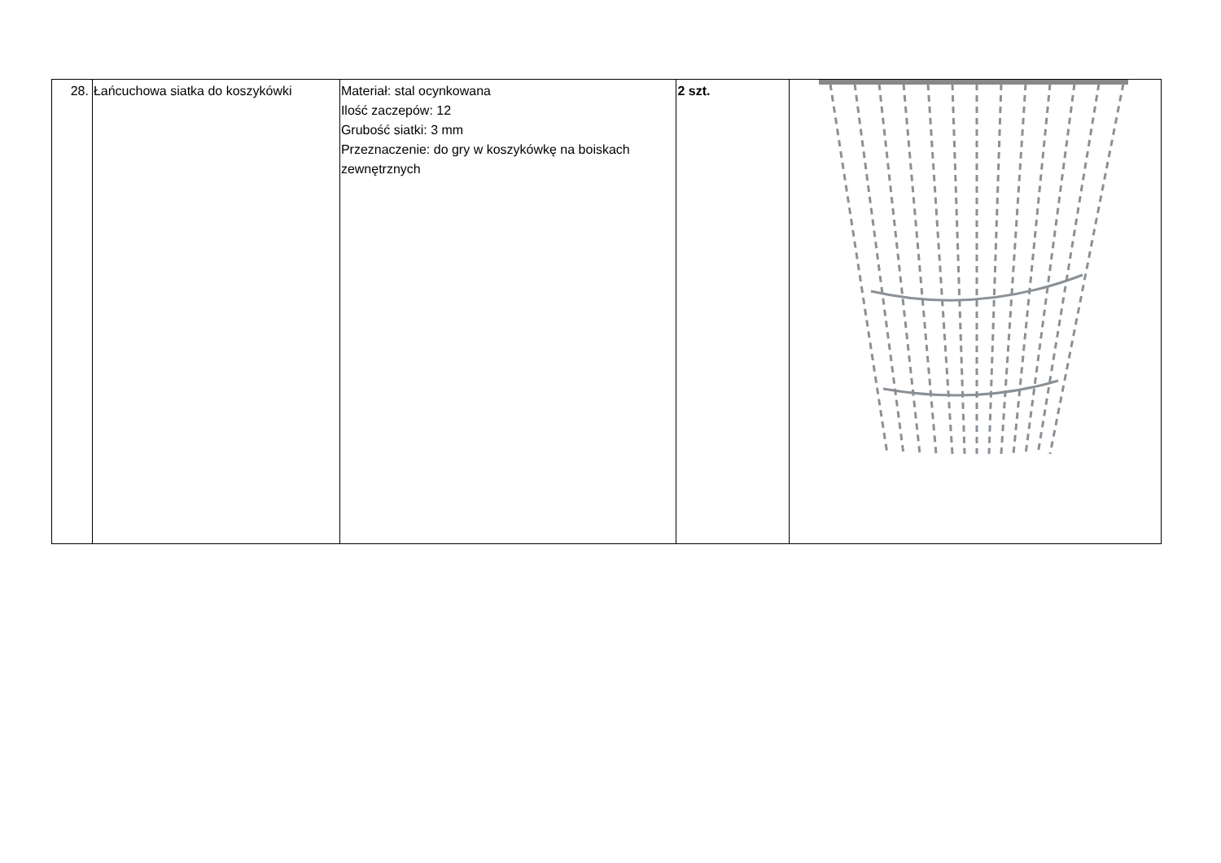| 28. | Łańcuchowa siatka do koszykówki | Materiał: stal ocynkowana Ilość zaczepów: 12 Grubość siatki: 3 mm Przeznaczenie: do gry w koszykówkę na boiskach zewnętrznych | 2 szt. | |